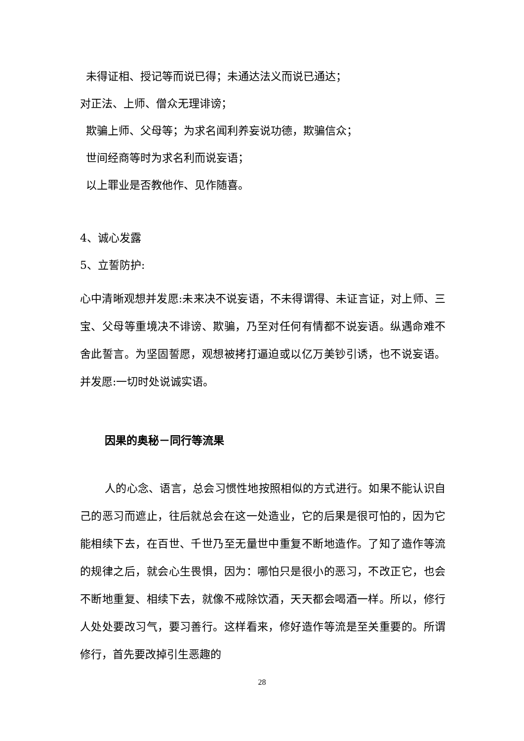未得证相、授记等而说已得；未通达法义而说已通达；
对正法、上师、僧众无理诽谤；
欺骗上师、父母等；为求名闻利养妄说功德，欺骗信众；
世间经商等时为求名利而说妄语；
以上罪业是否教他作、见作随喜。
4、诚心发露
5、立誓防护:
心中清晰观想并发愿:未来决不说妄语，不未得谓得、未证言证，对上师、三宝、父母等重境决不诽谤、欺骗，乃至对任何有情都不说妄语。纵遇命难不舍此誓言。为坚固誓愿，观想被拷打逼迫或以亿万美钞引诱，也不说妄语。并发愿:一切时处说诚实语。
因果的奥秘－同行等流果
人的心念、语言，总会习惯性地按照相似的方式进行。如果不能认识自己的恶习而遮止，往后就总会在这一处造业，它的后果是很可怕的，因为它能相续下去，在百世、千世乃至无量世中重复不断地造作。了知了造作等流的规律之后，就会心生畏惧，因为：哪怕只是很小的恶习，不改正它，也会不断地重复、相续下去，就像不戒除饮酒，天天都会喝酒一样。所以，修行人处处要改习气，要习善行。这样看来，修好造作等流是至关重要的。所谓修行，首先要改掉引生恶趣的
28